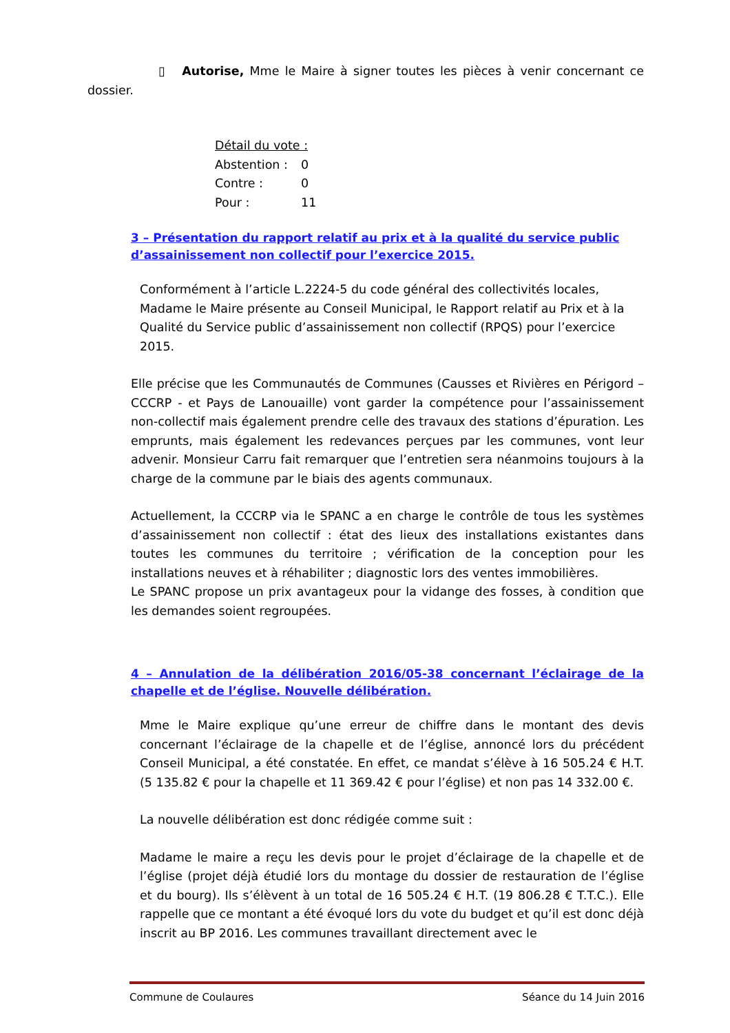▯ Autorise, Mme le Maire à signer toutes les pièces à venir concernant ce dossier.
| Détail du vote : | |
| Abstention : | 0 |
| Contre : | 0 |
| Pour : | 11 |
3 – Présentation du rapport relatif au prix et à la qualité du service public d’assainissement non collectif pour l’exercice 2015.
Conformément à l’article L.2224-5 du code général des collectivités locales, Madame le Maire présente au Conseil Municipal, le Rapport relatif au Prix et à la Qualité du Service public d’assainissement non collectif (RPQS) pour l’exercice 2015.
Elle précise que les Communautés de Communes (Causses et Rivières en Périgord – CCCRP - et Pays de Lanouaille) vont garder la compétence pour l’assainissement non-collectif mais également prendre celle des travaux des stations d’épuration. Les emprunts, mais également les redevances perçues par les communes, vont leur advenir. Monsieur Carru fait remarquer que l’entretien sera néanmoins toujours à la charge de la commune par le biais des agents communaux.
Actuellement, la CCCRP via le SPANC a en charge le contrôle de tous les systèmes d’assainissement non collectif : état des lieux des installations existantes dans toutes les communes du territoire ; vérification de la conception pour les installations neuves et à réhabiliter ; diagnostic lors des ventes immobilières.
Le SPANC propose un prix avantageux pour la vidange des fosses, à condition que les demandes soient regroupées.
4 – Annulation de la délibération 2016/05-38 concernant l’éclairage de la chapelle et de l’église. Nouvelle délibération.
Mme le Maire explique qu’une erreur de chiffre dans le montant des devis concernant l’éclairage de la chapelle et de l’église, annoncé lors du précédent Conseil Municipal, a été constatée. En effet, ce mandat s’élève à 16 505.24 € H.T. (5 135.82 € pour la chapelle et 11 369.42 € pour l’église) et non pas 14 332.00 €.
La nouvelle délibération est donc rédigée comme suit :
Madame le maire a reçu les devis pour le projet d’éclairage de la chapelle et de l’église (projet déjà étudié lors du montage du dossier de restauration de l’église et du bourg). Ils s’élèvent à un total de 16 505.24 € H.T. (19 806.28 € T.T.C.). Elle rappelle que ce montant a été évoqué lors du vote du budget et qu’il est donc déjà inscrit au BP 2016. Les communes travaillant directement avec le
Commune de Coulaures Séance du 14 Juin 2016